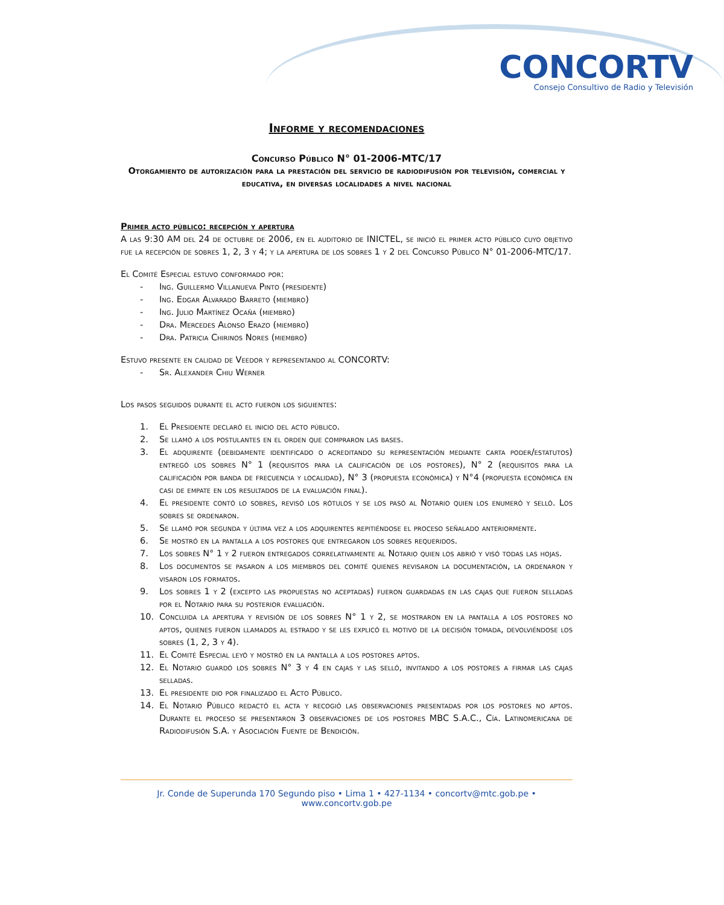CONCORTV
Consejo Consultivo de Radio y Televisión
Informe y recomendaciones
Concurso Público N° 01-2006-MTC/17
Otorgamiento de autorización para la prestación del servicio de radiodifusión por televisión, comercial y educativa, en diversas localidades a nivel nacional
Primer acto público: recepción y apertura
A las 9:30 AM del 24 de octubre de 2006, en el auditorio de INICTEL, se inició el primer acto público cuyo objetivo fue la recepción de sobres 1, 2, 3 y 4; y la apertura de los sobres 1 y 2 del Concurso Público N° 01-2006-MTC/17.
El Comité Especial estuvo conformado por:
- Ing. Guillermo Villanueva Pinto (presidente)
- Ing. Edgar Alvarado Barreto (miembro)
- Ing. Julio Martínez Ocaña (miembro)
- Dra. Mercedes Alonso Erazo (miembro)
- Dra. Patricia Chirinos Nores (miembro)
Estuvo presente en calidad de Veedor y representando al CONCORTV:
- Sr. Alexander Chiu Werner
Los pasos seguidos durante el acto fueron los siguientes:
1. El Presidente declaró el inicio del acto público.
2. Se llamó a los postulantes en el orden que compraron las bases.
3. El adquirente (debidamente identificado o acreditando su representación mediante carta poder/estatutos) entregó los sobres N° 1 (requisitos para la calificación de los postores), N° 2 (requisitos para la calificación por banda de frecuencia y localidad), N° 3 (propuesta económica) y N°4 (propuesta económica en casi de empate en los resultados de la evaluación final).
4. El presidente contó lo sobres, revisó los rótulos y se los pasó al Notario quien los enumeró y selló. Los sobres se ordenaron.
5. Se llamó por segunda y última vez a los adquirentes repitiéndose el proceso señalado anteriormente.
6. Se mostró en la pantalla a los postores que entregaron los sobres requeridos.
7. Los sobres N° 1 y 2 fueron entregados correlativamente al Notario quien los abrió y visó todas las hojas.
8. Los documentos se pasaron a los miembros del comité quienes revisaron la documentación, la ordenaron y visaron los formatos.
9. Los sobres 1 y 2 (excepto las propuestas no aceptadas) fueron guardadas en las cajas que fueron selladas por el Notario para su posterior evaluación.
10. Concluida la apertura y revisión de los sobres N° 1 y 2, se mostraron en la pantalla a los postores no aptos, quienes fueron llamados al estrado y se les explicó el motivo de la decisión tomada, devolviéndose los sobres (1, 2, 3 y 4).
11. El Comité Especial leyó y mostró en la pantalla a los postores aptos.
12. El Notario guardó los sobres N° 3 y 4 en cajas y las selló, invitando a los postores a firmar las cajas selladas.
13. El presidente dio por finalizado el Acto Público.
14. El Notario Público redactó el acta y recogió las observaciones presentadas por los postores no aptos. Durante el proceso se presentaron 3 observaciones de los postores MBC S.A.C., Cía. Latinomericana de Radiodifusión S.A. y Asociación Fuente de Bendición.
Jr. Conde de Superunda 170 Segundo piso • Lima 1 • 427-1134 • concortv@mtc.gob.pe • www.concortv.gob.pe